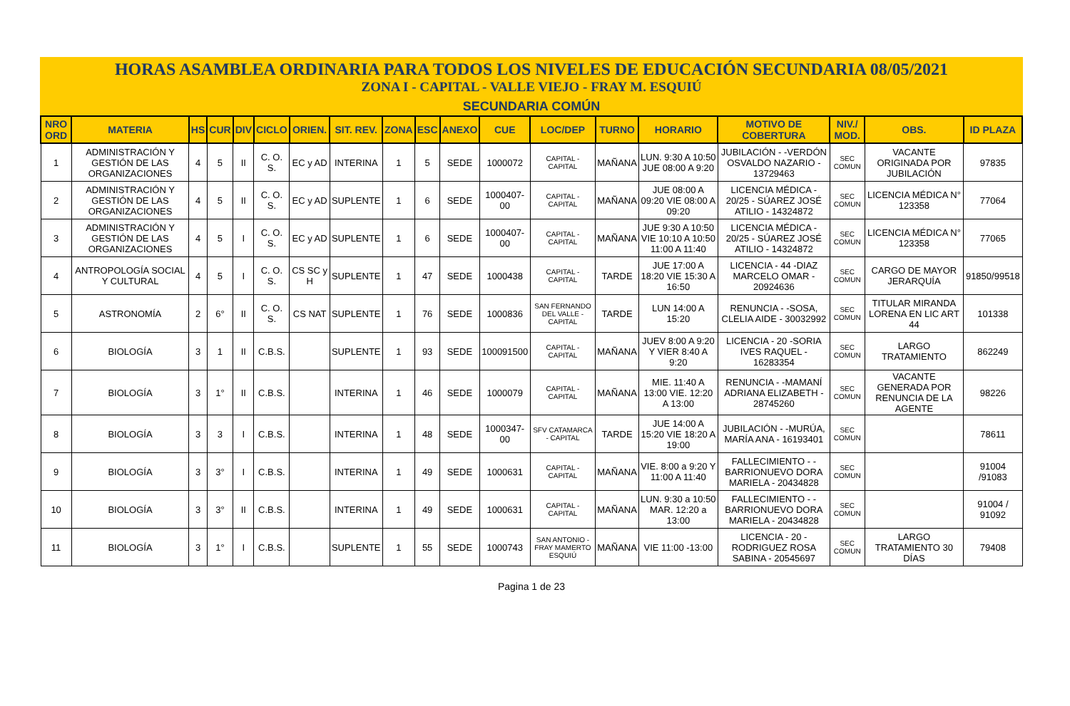HORAS ASAMBLEA ORDINARIA PARA TODOS LOS NIVELES DE EDUCACIÓN SECUNDARIA 08/05/2021
ZONA I - CAPITAL - VALLE VIEJO - FRAY M. ESQUIÚ
SECUNDARIA COMÚN
| NRO ORD | MATERIA | HS | CUR | DIV | CICLO | ORIEN. | SIT. REV. | ZONA | ESC | ANEXO | CUE | LOC/DEP | TURNO | HORARIO | MOTIVO DE COBERTURA | NIV./ MOD. | OBS. | ID PLAZA |
| --- | --- | --- | --- | --- | --- | --- | --- | --- | --- | --- | --- | --- | --- | --- | --- | --- | --- | --- |
| 1 | ADMINISTRACIÓN Y GESTIÓN DE LAS ORGANIZACIONES | 4 | 5 | II | C. O. S. | EC y AD | INTERINA | 1 | 5 | SEDE | 1000072 | CAPITAL - CAPITAL | MAÑANA | LUN. 9:30 A 10:50 JUE 08:00 A 9:20 | JUBILACIÓN - -VERDÓN OSVALDO NAZARIO - 13729463 | SEC COMUN | VACANTE ORIGINADA POR JUBILACIÓN | 97835 |
| 2 | ADMINISTRACIÓN Y GESTIÓN DE LAS ORGANIZACIONES | 4 | 5 | II | C. O. S. | EC y AD | SUPLENTE | 1 | 6 | SEDE | 1000407-00 | CAPITAL - CAPITAL | MAÑANA | JUE 08:00 A 09:20 VIE 08:00 A 09:20 | LICENCIA MÉDICA - 20/25 - SÚAREZ JOSÉ ATILIO - 14324872 | SEC COMUN | LICENCIA MÉDICA N° 123358 | 77064 |
| 3 | ADMINISTRACIÓN Y GESTIÓN DE LAS ORGANIZACIONES | 4 | 5 | I | C. O. S. | EC y AD | SUPLENTE | 1 | 6 | SEDE | 1000407-00 | CAPITAL - CAPITAL | MAÑANA | JUE 9:30 A 10:50 VIE 10:10 A 10:50 11:00 A 11:40 | LICENCIA MÉDICA - 20/25 - SÚAREZ JOSÉ ATILIO - 14324872 | SEC COMUN | LICENCIA MÉDICA N° 123358 | 77065 |
| 4 | ANTROPOLOGÍA SOCIAL Y CULTURAL | 4 | 5 | I | C. O. S. | CS SC y H | SUPLENTE | 1 | 47 | SEDE | 1000438 | CAPITAL - CAPITAL | TARDE | JUE 17:00 A 18:20 VIE 15:30 A 16:50 | LICENCIA - 44 -DIAZ MARCELO OMAR - 20924636 | SEC COMUN | CARGO DE MAYOR JERARQUÍA | 91850/99518 |
| 5 | ASTRONOMÍA | 2 | 6° | II | C. O. S. | CS NAT | SUPLENTE | 1 | 76 | SEDE | 1000836 | SAN FERNANDO DEL VALLE - CAPITAL | TARDE | LUN 14:00 A 15:20 | RENUNCIA - -SOSA, CLELIA AIDE - 30032992 | SEC COMUN | TITULAR MIRANDA LORENA EN LIC ART 44 | 101338 |
| 6 | BIOLOGÍA | 3 | 1 | II | C.B.S. | | SUPLENTE | 1 | 93 | SEDE | 100091500 | CAPITAL - CAPITAL | MAÑANA | JUEV 8:00 A 9:20 Y VIER 8:40 A 9:20 | LICENCIA - 20 -SORIA IVES RAQUEL - 16283354 | SEC COMUN | LARGO TRATAMIENTO | 862249 |
| 7 | BIOLOGÍA | 3 | 1° | II | C.B.S. | | INTERINA | 1 | 46 | SEDE | 1000079 | CAPITAL - CAPITAL | MAÑANA | MIE. 11:40 A 13:00 VIE. 12:20 A 13:00 | RENUNCIA - -MAMANÍ ADRIANA ELIZABETH - 28745260 | SEC COMUN | VACANTE GENERADA POR RENUNCIA DE LA AGENTE | 98226 |
| 8 | BIOLOGÍA | 3 | 3 | I | C.B.S. | | INTERINA | 1 | 48 | SEDE | 1000347-00 | SFV CATAMARCA - CAPITAL | TARDE | JUE 14:00 A 15:20 VIE 18:20 A 19:00 | JUBILACIÓN - -MURÚA, MARÍA ANA - 16193401 | SEC COMUN | | 78611 |
| 9 | BIOLOGÍA | 3 | 3° | I | C.B.S. | | INTERINA | 1 | 49 | SEDE | 1000631 | CAPITAL - CAPITAL | MAÑANA | VIE. 8:00 a 9:20 Y 11:00 A 11:40 | FALLECIMIENTO - - BARRIONUEVO DORA MARIELA - 20434828 | SEC COMUN | | 91004 /91083 |
| 10 | BIOLOGÍA | 3 | 3° | II | C.B.S. | | INTERINA | 1 | 49 | SEDE | 1000631 | CAPITAL - CAPITAL | MAÑANA | LUN. 9:30 a 10:50 MAR. 12:20 a 13:00 | FALLECIMIENTO - - BARRIONUEVO DORA MARIELA - 20434828 | SEC COMUN | | 91004 / 91092 |
| 11 | BIOLOGÍA | 3 | 1° | I | C.B.S. | | SUPLENTE | 1 | 55 | SEDE | 1000743 | SAN ANTONIO - FRAY MAMERTO ESQUIÚ | MAÑANA | VIE 11:00 -13:00 | LICENCIA - 20 -RODRIGUEZ ROSA SABINA - 20545697 | SEC COMUN | LARGO TRATAMIENTO 30 DÍAS | 79408 |
Pagina 1 de 23